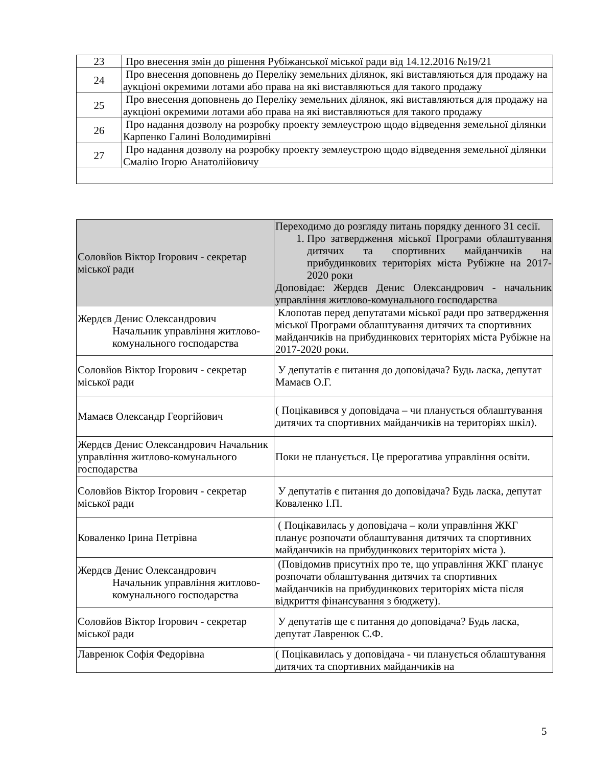| 23 | Про внесення змін до рішення Рубіжанської міської ради від 14.12.2016 №19/21 |
| 24 | Про внесення доповнень до Переліку земельних ділянок, які виставляються для продажу на аукціоні окремими лотами або права на які виставляються для такого продажу |
| 25 | Про внесення доповнень до Переліку земельних ділянок, які виставляються для продажу на аукціоні окремими лотами або права на які виставляються для такого продажу |
| 26 | Про надання дозволу на розробку проекту землеустрою щодо відведення земельної ділянки Карпенко Галині Володимирівні |
| 27 | Про надання дозволу на розробку проекту землеустрою щодо відведення земельної ділянки Смалію Ігорю Анатолійовичу |
| Соловйов Віктор Ігорович - секретар міської ради | Переходимо до розгляду питань порядку денного 31 сесії. 1. Про затвердження міської Програми облаштування дитячих та спортивних майданчиків на прибудинкових територіях міста Рубіжне на 2017-2020 роки Доповідає: Жердєв Денис Олександрович - начальник управління житлово-комунального господарства |
| Жердєв Денис Олександрович Начальник управління житлово-комунального господарства | Клопотав перед депутатами міської ради про затвердження міської Програми облаштування дитячих та спортивних майданчиків на прибудинкових територіях міста Рубіжне на 2017-2020 роки. |
| Соловйов Віктор Ігорович - секретар міської ради | У депутатів є питання до доповідача? Будь ласка, депутат Мамаєв О.Г. |
| Мамаєв Олександр Георгійович | ( Поцікавився у доповідача – чи планується облаштування дитячих та спортивних майданчиків на територіях шкіл). |
| Жердєв Денис Олександрович Начальник управління житлово-комунального господарства | Поки не планується. Це прерогатива управління освіти. |
| Соловйов Віктор Ігорович - секретар міської ради | У депутатів є питання до доповідача? Будь ласка, депутат Коваленко І.П. |
| Коваленко Ірина Петрівна | ( Поцікавилась у доповідача – коли управління ЖКГ планує розпочати облаштування дитячих та спортивних майданчиків на прибудинкових територіях міста ). |
| Жердєв Денис Олександрович Начальник управління житлово-комунального господарства | (Повідомив присутніх про те, що управління ЖКГ планує розпочати облаштування дитячих та спортивних майданчиків на прибудинкових територіях міста після відкриття фінансування з бюджету). |
| Соловйов Віктор Ігорович - секретар міської ради | У депутатів ще є питання до доповідача? Будь ласка, депутат Лавренюк С.Ф. |
| Лавренюк Софія Федорівна | ( Поцікавилась у доповідача - чи планується облаштування дитячих та спортивних майданчиків на |
5